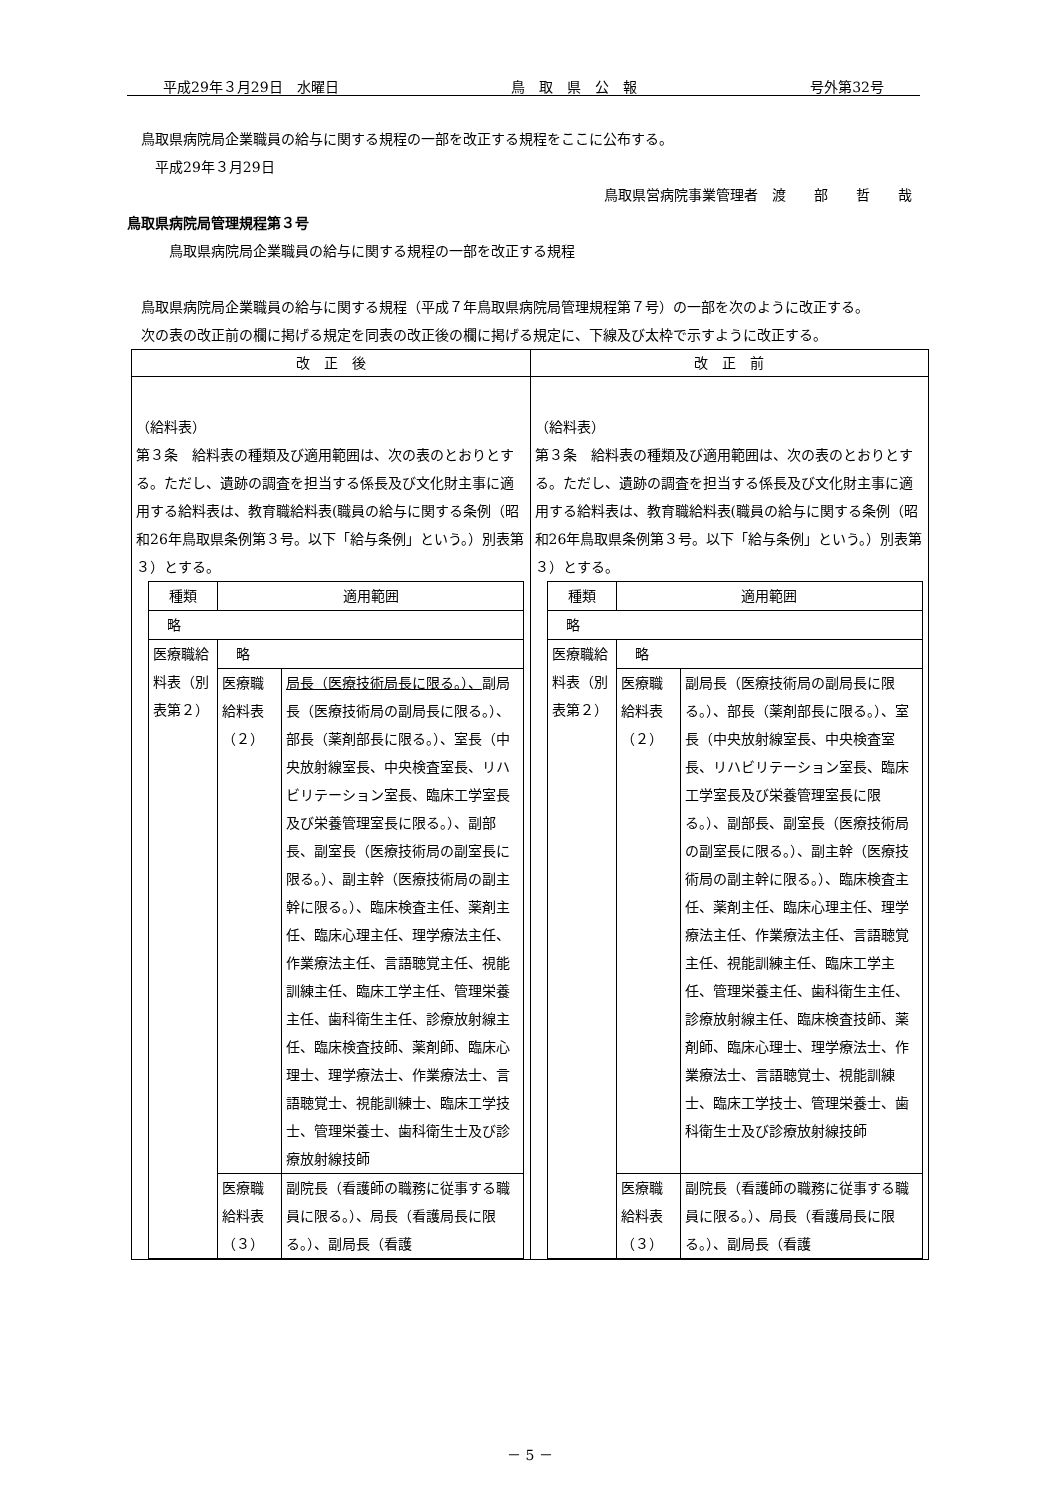平成29年３月29日　水曜日 鳥　取　県　公　報 号外第32号
　鳥取県病院局企業職員の給与に関する規程の一部を改正する規程をここに公布する。
　　平成29年３月29日
鳥取県営病院事業管理者　渡　　部　　哲　　哉
鳥取県病院局管理規程第３号
　　　鳥取県病院局企業職員の給与に関する規程の一部を改正する規程
　鳥取県病院局企業職員の給与に関する規程（平成７年鳥取県病院局管理規程第７号）の一部を次のように改正する。
　次の表の改正前の欄に掲げる規定を同表の改正後の欄に掲げる規定に、下線及び太枠で示すように改正する。
| 改 正 後 | 改 正 前 |
| --- | --- |
| （給料表） 第３条 給料表の種類及び適用範囲は、次の表のとおりとする。ただし、遺跡の調査を担当する係長及び文化財主事に適用する給料表は、教育職給料表(職員の給与に関する条例（昭和26年鳥取県条例第３号。以下「給与条例」という。）別表第３）とする。 / 種類 / 適用範囲 / / / 略 / / / / 医療職給料表（別表第２） / 略 / / / / 医療職給料表（２） / 局長（医療技術局長に限る。）、 副局長（医療技術局の副局長に限る。）、部長（薬剤部長に限る。）、室長（中央放射線室長、中央検査室長、リハビリテーション室長、臨床工学室長及び栄養管理室長に限る。）、副部長、副室長（医療技術局の副室長に限る。）、副主幹（医療技術局の副主幹に限る。）、臨床検査主任、薬剤主任、臨床心理主任、理学療法主任、作業療法主任、言語聴覚主任、視能訓練主任、臨床工学主任、管理栄養主任、歯科衛生主任、診療放射線主任、臨床検査技師、薬剤師、臨床心理士、理学療法士、作業療法士、言語聴覚士、視能訓練士、臨床工学技士、管理栄養士、歯科衛生士及び診療放射線技師 / / / 医療職給料表（３） / 副院長（看護師の職務に従事する職員に限る。）、局長（看護局長に限る。）、副局長（看護 / | （給料表） 第３条 給料表の種類及び適用範囲は、次の表のとおりとする。ただし、遺跡の調査を担当する係長及び文化財主事に適用する給料表は、教育職給料表(職員の給与に関する条例（昭和26年鳥取県条例第３号。以下「給与条例」という。）別表第３）とする。 / 種類 / 適用範囲 / / / 略 / / / / 医療職給料表（別表第２） / 略 / / / / 医療職給料表（２） / 副局長（医療技術局の副局長に限る。）、部長（薬剤部長に限る。）、室長（中央放射線室長、中央検査室長、リハビリテーション室長、臨床工学室長及び栄養管理室長に限る。）、副部長、副室長（医療技術局の副室長に限る。）、副主幹（医療技術局の副主幹に限る。）、臨床検査主任、薬剤主任、臨床心理主任、理学療法主任、作業療法主任、言語聴覚主任、視能訓練主任、臨床工学主任、管理栄養主任、歯科衛生主任、診療放射線主任、臨床検査技師、薬剤師、臨床心理士、理学療法士、作業療法士、言語聴覚士、視能訓練士、臨床工学技士、管理栄養士、歯科衛生士及び診療放射線技師 / / / 医療職給料表（３） / 副院長（看護師の職務に従事する職員に限る。）、局長（看護局長に限る。）、副局長（看護 / |
－ 5 －